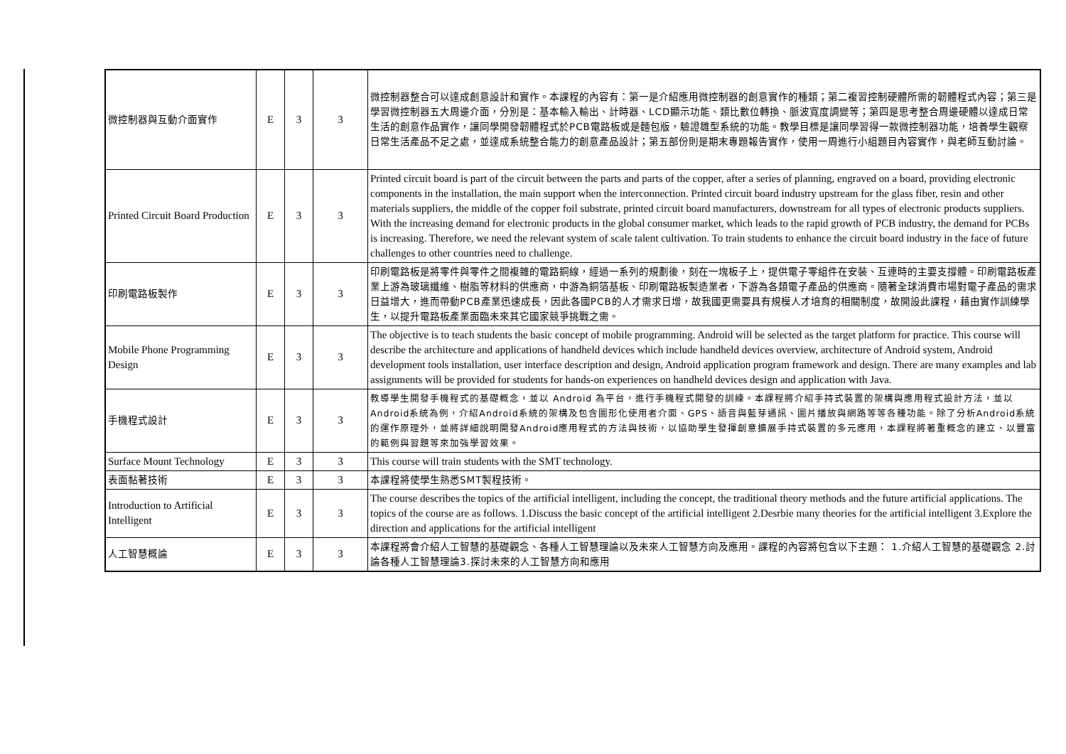| 微控制器與互動介面實作 | E | 3 | 3 | 微控制器整合可以達成創意設計和實作。本課程的內容有：第一是介紹應用微控制器的創意實作的種類；第二複習控制硬體所需的韌體程式內容；第三是學習微控制器五大周邊介面，分別是：基本輸入輸出、計時器、LCD顯示功能、類比數位轉換、脈波寬度調變等；第四是思考整合周邊硬體以達成日常生活的創意作品實作，讓同學開發韌體程式於PCB電路板或是麵包版，驗證雛型系統的功能。教學目標是讓同學習得一款微控制器功能，培養學生觀察日常生活產品不足之處，並達成系統整合能力的創意產品設計；第五部份則是期末專題報告實作，使用一周進行小組題目內容實作，與老師互動討論。 |
| Printed Circuit Board Production | E | 3 | 3 | Printed circuit board is part of the circuit between the parts and parts of the copper, after a series of planning, engraved on a board, providing electronic components in the installation, the main support when the interconnection. Printed circuit board industry upstream for the glass fiber, resin and other materials suppliers, the middle of the copper foil substrate, printed circuit board manufacturers, downstream for all types of electronic products suppliers. With the increasing demand for electronic products in the global consumer market, which leads to the rapid growth of PCB industry, the demand for PCBs is increasing. Therefore, we need the relevant system of scale talent cultivation. To train students to enhance the circuit board industry in the face of future challenges to other countries need to challenge. |
| 印刷電路板製作 | E | 3 | 3 | 印刷電路板是將零件與零件之間複雜的電路銅線，經過一系列的規劃後，刻在一塊板子上，提供電子零組件在安裝、互連時的主要支撐體。印刷電路板產業上游為玻璃纖維、樹脂等材料的供應商，中游為銅箔基板、印刷電路板製造業者，下游為各類電子產品的供應商。隨著全球消費市場對電子產品的需求日益增大，進而帶動PCB產業迅速成長，因此各國PCB的人才需求日增，故我國更需要具有規模人才培育的相關制度，故開設此課程，藉由實作訓練學生，以提升電路板產業面臨未來其它國家競爭挑戰之需。 |
| Mobile Phone Programming Design | E | 3 | 3 | The objective is to teach students the basic concept of mobile programming. Android will be selected as the target platform for practice. This course will describe the architecture and applications of handheld devices which include handheld devices overview, architecture of Android system, Android development tools installation, user interface description and design, Android application program framework and design. There are many examples and lab assignments will be provided for students for hands-on experiences on handheld devices design and application with Java. |
| 手機程式設計 | E | 3 | 3 | 教導學生開發手機程式的基礎概念，並以 Android 為平台，進行手機程式開發的訓練。本課程將介紹手持式裝置的架構與應用程式設計方法，並以Android系統為例，介紹Android系統的架構及包含圖形化使用者介面、GPS、語音與藍芽通訊、圖片播放與網路等等各種功能。除了分析Android系統的運作原理外，並將詳細說明開發Android應用程式的方法與技術，以協助學生發揮創意擴展手持式裝置的多元應用，本課程將著重概念的建立、以豐富的範例與習題等來加強學習效果。 |
| Surface Mount Technology | E | 3 | 3 | This course will train students with the SMT technology. |
| 表面黏著技術 | E | 3 | 3 | 本課程將使學生熟悉SMT製程技術。 |
| Introduction to Artificial Intelligent | E | 3 | 3 | The course describes the topics of the artificial intelligent, including the concept, the traditional theory methods and the future artificial applications. The topics of the course are as follows. 1.Discuss the basic concept of the artificial intelligent 2.Desrbie many theories for the artificial intelligent 3.Explore the direction and applications for the artificial intelligent |
| 人工智慧概論 | E | 3 | 3 | 本課程將會介紹人工智慧的基礎觀念、各種人工智慧理論以及未來人工智慧方向及應用。課程的內容將包含以下主題： 1.介紹人工智慧的基礎觀念 2.討論各種人工智慧理論3.探討未來的人工智慧方向和應用 |